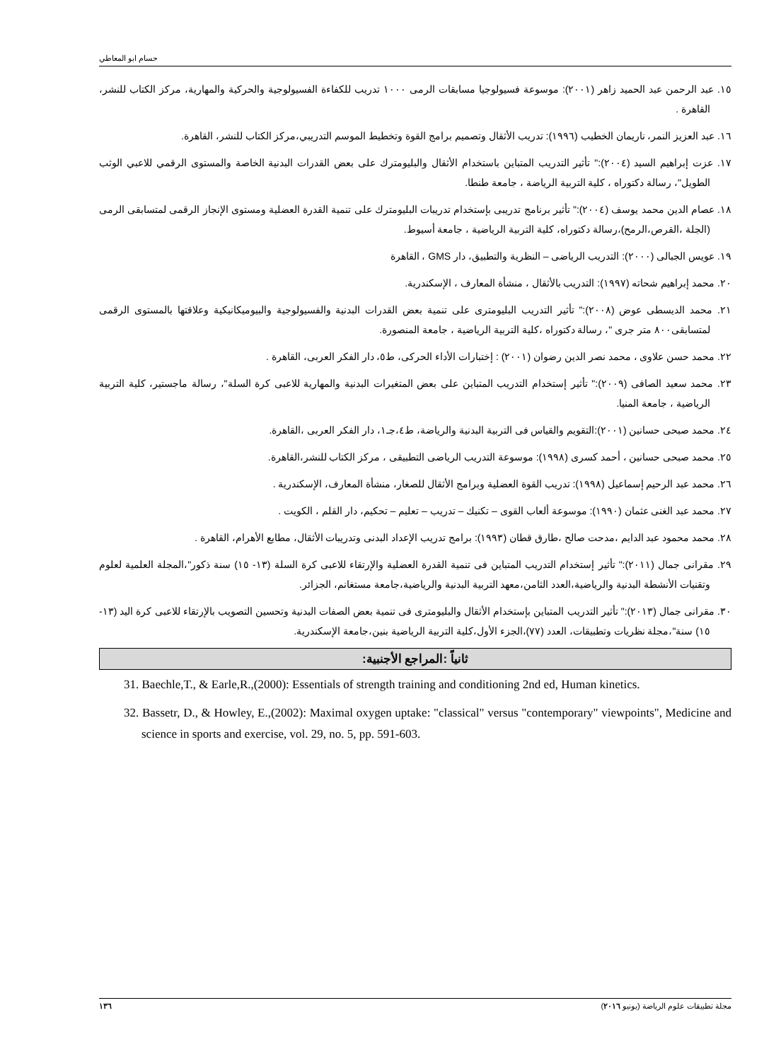حسام ابو المعاطي
١٥. عبد الرحمن عبد الحميد زاهر (٢٠٠١): موسوعة فسيولوجيا مسابقات الرمى ١٠٠٠ تدريب للكفاءة الفسيولوجية والحركية والمهارية، مركز الكتاب للنشر، القاهرة .
١٦. عبد العزيز النمر، ناريمان الخطيب (١٩٩٦): تدريب الأثقال وتصميم برامج القوة وتخطيط الموسم التدريبي،مركز الكتاب للنشر، القاهرة.
١٧. عزت إبراهيم السيد (٢٠٠٤):" تأثير التدريب المتباين باستخدام الأثقال والبليومترك على بعض القدرات البدنية الخاصة والمستوى الرقمي للاعبي الوثب الطويل"، رسالة دكتوراه ، كلية التربية الرياضة ، جامعة طنطا.
١٨. عصام الدين محمد يوسف (٢٠٠٤):" تأثير برنامج تدريبى بإستخدام تدريبات البليومترك على تنمية القدرة العضلية ومستوى الإنجاز الرقمى لمتسابقى الرمى (الجلة ،القرص،الرمح)،رسالة دكتوراه، كلية التربية الرياضية ، جامعة أسيوط.
١٩. عويس الجبالى (٢٠٠٠): التدريب الرياضى – النظرية والتطبيق، دار GMS ، القاهرة
٢٠. محمد إبراهيم شحاته (١٩٩٧): التدريب بالأثقال ، منشأة المعارف ، الإسكندرية.
٢١. محمد الديسطى عوض (٢٠٠٨):" تأثير التدريب البليومترى على تنمية بعض القدرات البدنية والفسيولوجية والبيوميكانيكية وعلاقتها بالمستوى الرقمى لمتسابقى٨٠٠ متر جرى "، رسالة دكتوراه ،كلية التربية الرياضية ، جامعة المنصورة.
٢٢. محمد حسن علاوى ، محمد نصر الدين رضوان (٢٠٠١) : إختبارات الأداء الحركى، ط٥، دار الفكر العربى، القاهرة .
٢٣. محمد سعيد الصافى (٢٠٠٩):" تأثير إستخدام التدريب المتباين على بعض المتغيرات البدنية والمهارية للاعبى كرة السلة"، رسالة ماجستير، كلية التربية الرياضية ، جامعة المنيا.
٢٤. محمد صبحى حسانين (٢٠٠١):التقويم والقياس فى التربية البدنية والرياضة، ط٤،جـ١، دار الفكر العربى ،القاهرة.
٢٥. محمد صبحى حسانين ، أحمد كسرى (١٩٩٨): موسوعة التدريب الرياضى التطبيقى ، مركز الكتاب للنشر،القاهرة.
٢٦. محمد عبد الرحيم إسماعيل (١٩٩٨): تدريب القوة العضلية وبرامج الأثقال للصغار، منشأة المعارف، الإسكندرية .
٢٧. محمد عبد الغنى عثمان (١٩٩٠): موسوعة ألعاب القوى – تكنيك – تدريب – تعليم – تحكيم، دار القلم ، الكويت .
٢٨. محمد محمود عبد الدايم ،مدحت صالح ،طارق قطان (١٩٩٣): برامج تدريب الإعداد البدنى وتدريبات الأثقال، مطابع الأهرام، القاهرة .
٢٩. مقرانى جمال (٢٠١١):" تأثير إستخدام التدريب المتباين فى تنمية القدرة العضلية والإرتقاء للاعبى كرة السلة (١٣- ١٥) سنة ذكور"،المجلة العلمية لعلوم وتقنيات الأنشطة البدنية والرياضية،العدد الثامن،معهد التربية البدنية والرياضية،جامعة مستغانم، الجزائر.
٣٠. مقرانى جمال (٢٠١٣):" تأثير التدريب المتباين بإستخدام الأثقال والبليومترى فى تنمية بعض الصفات البدنية وتحسين التصويب بالإرتقاء للاعبى كرة اليد (١٣- ١٥) سنة"،مجلة نظريات وتطبيقات، العدد (٧٧)،الجزء الأول،كلية التربية الرياضية بنين،جامعة الإسكندرية.
ثانياً :المراجع الأجنبية:
31. Baechle,T., & Earle,R.,(2000): Essentials of strength training and conditioning 2nd ed, Human kinetics.
32. Bassetr, D., & Howley, E.,(2002): Maximal oxygen uptake: "classical" versus "contemporary" viewpoints", Medicine and science in sports and exercise, vol. 29, no. 5, pp. 591-603.
١٣٦ مجلة تطبيقات علوم الرياضة (يونيو ٢٠١٦)